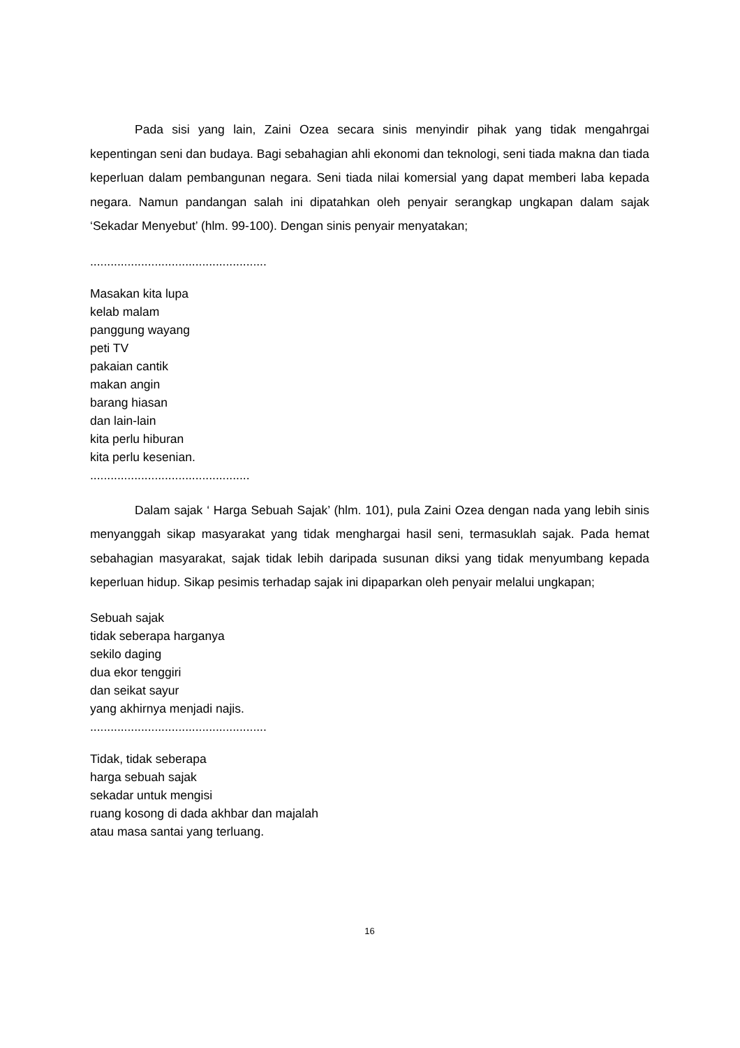Pada sisi yang lain, Zaini Ozea secara sinis menyindir pihak yang tidak mengahrgai kepentingan seni dan budaya. Bagi sebahagian ahli ekonomi dan teknologi, seni tiada makna dan tiada keperluan dalam pembangunan negara. Seni tiada nilai komersial yang dapat memberi laba kepada negara. Namun pandangan salah ini dipatahkan oleh penyair serangkap ungkapan dalam sajak ‘Sekadar Menyebut’ (hlm. 99-100). Dengan sinis penyair menyatakan;
....................................................
Masakan kita lupa
kelab malam
panggung wayang
peti TV
pakaian cantik
makan angin
barang hiasan
dan lain-lain
kita perlu hiburan
kita perlu kesenian.
...............................................
Dalam sajak ‘ Harga Sebuah Sajak’ (hlm. 101), pula Zaini Ozea dengan nada yang lebih sinis menyanggah sikap masyarakat yang tidak menghargai hasil seni, termasuklah sajak. Pada hemat sebahagian masyarakat, sajak tidak lebih daripada susunan diksi yang tidak menyumbang kepada keperluan hidup. Sikap pesimis terhadap sajak ini dipaparkan oleh penyair melalui ungkapan;
Sebuah sajak
tidak seberapa harganya
sekilo daging
dua ekor tenggiri
dan seikat sayur
yang akhirnya menjadi najis.
....................................................
Tidak, tidak seberapa
harga sebuah sajak
sekadar untuk mengisi
ruang kosong di dada akhbar dan majalah
atau masa santai yang terluang.
16